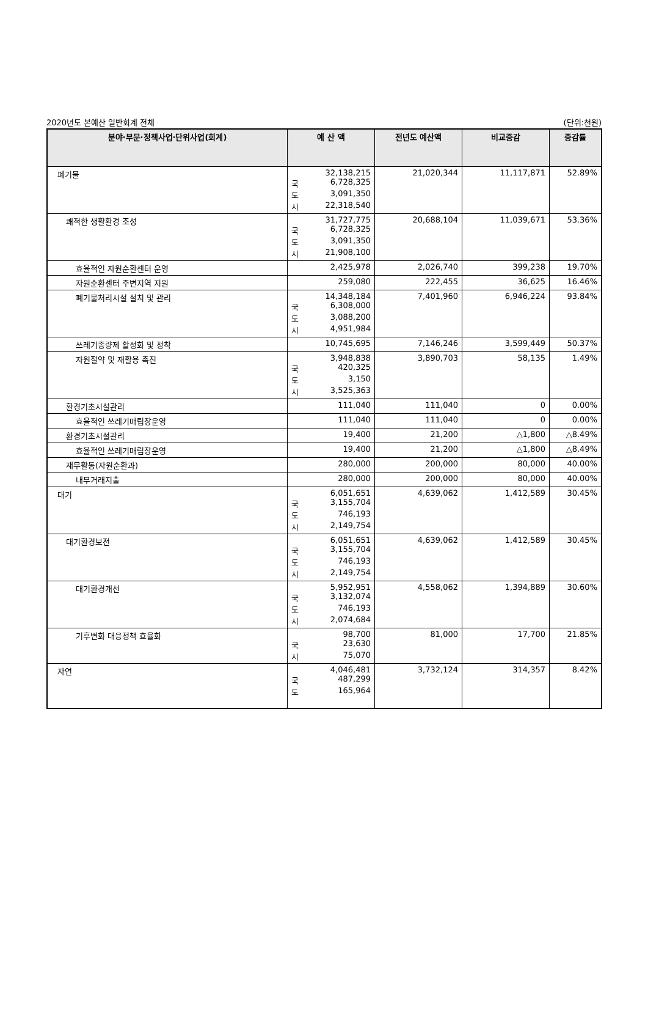2020년도 본예산 일반회계 전체 (단위:천원)
| 분야·부문·정책사업·단위사업(회계) | 예 산 액 | 전년도 예산액 | 비교증감 | 증감률 |
| --- | --- | --- | --- | --- |
| 폐기물 | 32,138,215 국 6,728,325 도 3,091,350 시 22,318,540 | 21,020,344 | 11,117,871 | 52.89% |
| 쾌적한 생활환경 조성 | 31,727,775 국 6,728,325 도 3,091,350 시 21,908,100 | 20,688,104 | 11,039,671 | 53.36% |
| 효율적인 자원순환센터 운영 | 2,425,978 | 2,026,740 | 399,238 | 19.70% |
| 자원순환센터 주변지역 지원 | 259,080 | 222,455 | 36,625 | 16.46% |
| 폐기물처리시설 설치 및 관리 | 14,348,184 국 6,308,000 도 3,088,200 시 4,951,984 | 7,401,960 | 6,946,224 | 93.84% |
| 쓰레기종량제 활성화 및 정착 | 10,745,695 | 7,146,246 | 3,599,449 | 50.37% |
| 자원절약 및 재활용 촉진 | 3,948,838 국 420,325 도 3,150 시 3,525,363 | 3,890,703 | 58,135 | 1.49% |
| 환경기초시설관리 | 111,040 | 111,040 | 0 | 0.00% |
| 효율적인 쓰레기매립장운영 | 111,040 | 111,040 | 0 | 0.00% |
| 환경기초시설관리 | 19,400 | 21,200 | △1,800 | △8.49% |
| 효율적인 쓰레기매립장운영 | 19,400 | 21,200 | △1,800 | △8.49% |
| 재무활동(자원순환과) | 280,000 | 200,000 | 80,000 | 40.00% |
| 내부거래지출 | 280,000 | 200,000 | 80,000 | 40.00% |
| 대기 | 6,051,651 국 3,155,704 도 746,193 시 2,149,754 | 4,639,062 | 1,412,589 | 30.45% |
| 대기환경보전 | 6,051,651 국 3,155,704 도 746,193 시 2,149,754 | 4,639,062 | 1,412,589 | 30.45% |
| 대기환경개선 | 5,952,951 국 3,132,074 도 746,193 시 2,074,684 | 4,558,062 | 1,394,889 | 30.60% |
| 기후변화 대응정책 효율화 | 98,700 국 23,630 시 75,070 | 81,000 | 17,700 | 21.85% |
| 자연 | 4,046,481 국 487,299 도 165,964 | 3,732,124 | 314,357 | 8.42% |